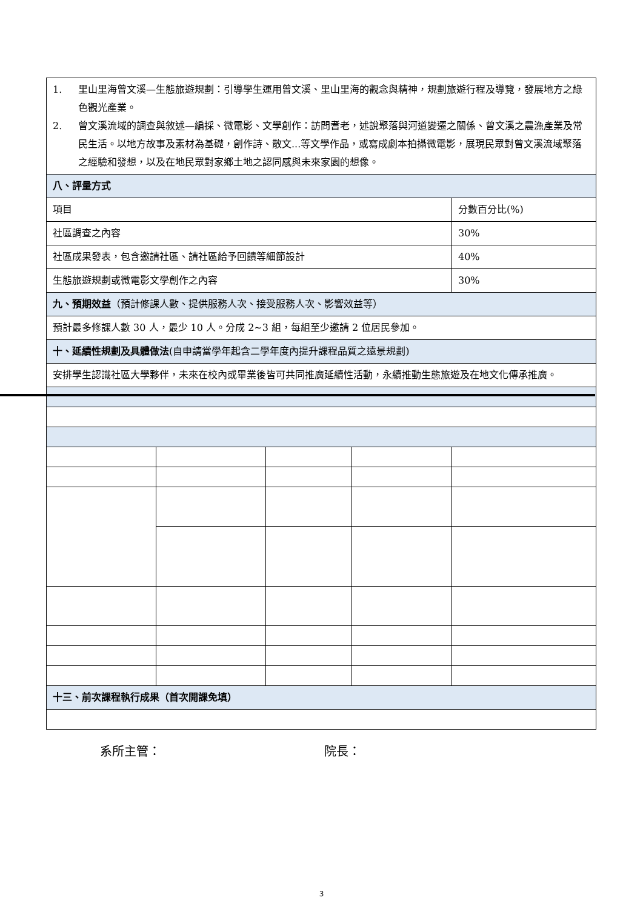| 1. 里山里海曾文溪—生態旅遊規劃：引導學生運用曾文溪、里山里海的觀念與精神，規劃旅遊行程及導覽，發展地方之綠色觀光產業。 2. 曾文溪流域的調查與敘述—編採、微電影、文學創作：訪問耆老，述說聚落與河道變遷之關係、曾文溪之農漁產業及常民生活。以地方故事及素材為基礎，創作詩、散文...等文學作品，或寫成劇本拍攝微電影，展現民眾對曾文溪流域聚落之經驗和發想，以及在地民眾對家鄉土地之認同感與未來家園的想像。 | | | | |
| 八、評量方式 | | | | |
| 項目 | | | | 分數百分比(%) |
| 社區調查之內容 | | | | 30% |
| 社區成果發表，包含邀請社區、請社區給予回饋等細節設計 | | | | 40% |
| 生態旅遊規劃或微電影文學創作之內容 | | | | 30% |
| 九、預期效益 （預計修課人數、提供服務人次、接受服務人次、影響效益等） | | | | |
| 預計最多修課人數 30 人，最少 10 人。分成 2~3 組，每組至少邀請 2 位居民參加。 | | | | |
| 十、延續性規劃及具體做法 (自申請當學年起含二學年度內提升課程品質之遠景規劃) | | | | |
| 安排學生認識社區大學夥伴，未來在校內或畢業後皆可共同推廣延續性活動，永續推動生態旅遊及在地文化傳承推廣。 | | | | |
| 十三、前次課程執行成果（首次開課免填） | | | | |
系所主管： 院長：
3